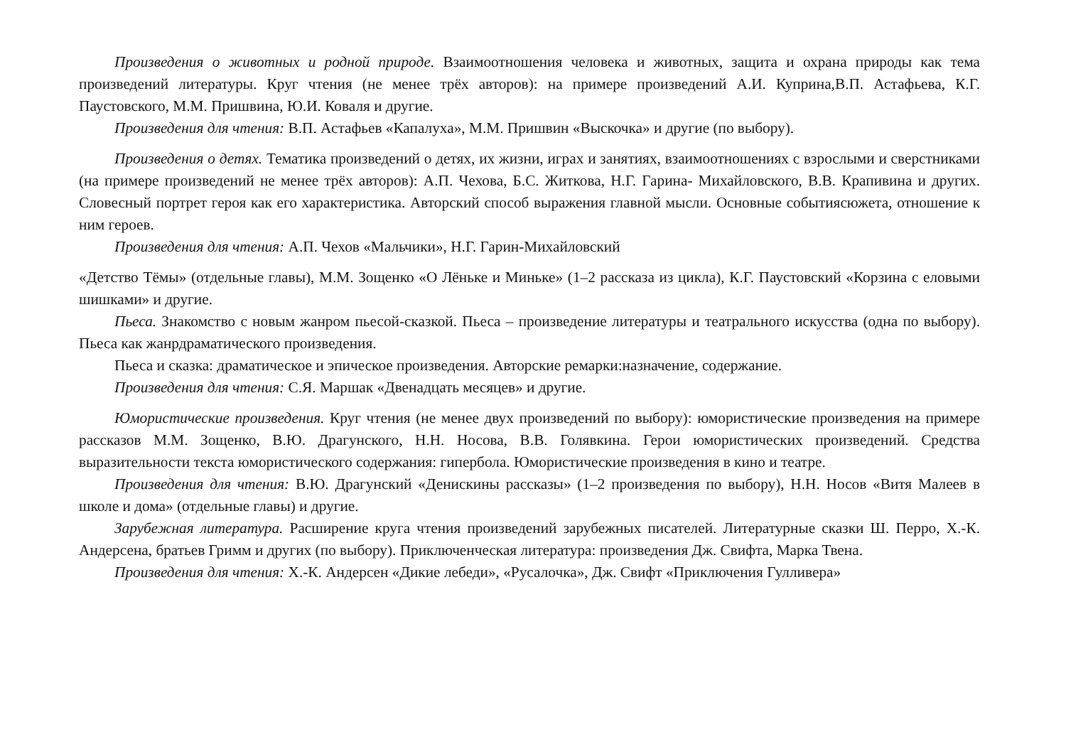Произведения о животных и родной природе. Взаимоотношения человека и животных, защита и охрана природы как тема произведений литературы. Круг чтения (не менее трёх авторов): на примере произведений А.И. Куприна,В.П. Астафьева, К.Г. Паустовского, М.М. Пришвина, Ю.И. Коваля и другие.
Произведения для чтения: В.П. Астафьев «Капалуха», М.М. Пришвин «Выскочка» и другие (по выбору).
Произведения о детях. Тематика произведений о детях, их жизни, играх и занятиях, взаимоотношениях с взрослыми и сверстниками (на примере произведений не менее трёх авторов): А.П. Чехова, Б.С. Житкова, Н.Г. Гарина- Михайловского, В.В. Крапивина и других. Словесный портрет героя как его характеристика. Авторский способ выражения главной мысли. Основные событиясюжета, отношение к ним героев.
Произведения для чтения: А.П. Чехов «Мальчики», Н.Г. Гарин-Михайловский
«Детство Тёмы» (отдельные главы), М.М. Зощенко «О Лёньке и Миньке» (1–2 рассказа из цикла), К.Г. Паустовский «Корзина с еловыми шишками» и другие.
Пьеса. Знакомство с новым жанром пьесой-сказкой. Пьеса – произведение литературы и театрального искусства (одна по выбору). Пьеса как жанрдраматического произведения.
Пьеса и сказка: драматическое и эпическое произведения. Авторские ремарки:назначение, содержание.
Произведения для чтения: С.Я. Маршак «Двенадцать месяцев» и другие.
Юмористические произведения. Круг чтения (не менее двух произведений по выбору): юмористические произведения на примере рассказов М.М. Зощенко, В.Ю. Драгунского, Н.Н. Носова, В.В. Голявкина. Герои юмористических произведений. Средства выразительности текста юмористического содержания: гипербола. Юмористические произведения в кино и театре.
Произведения для чтения: В.Ю. Драгунский «Денискины рассказы» (1–2 произведения по выбору), Н.Н. Носов «Витя Малеев в школе и дома» (отдельные главы) и другие.
Зарубежная литература. Расширение круга чтения произведений зарубежных писателей. Литературные сказки Ш. Перро, Х.-К. Андерсена, братьев Гримм и других (по выбору). Приключенческая литература: произведения Дж. Свифта, Марка Твена.
Произведения для чтения: Х.-К. Андерсен «Дикие лебеди», «Русалочка», Дж. Свифт «Приключения Гулливера»